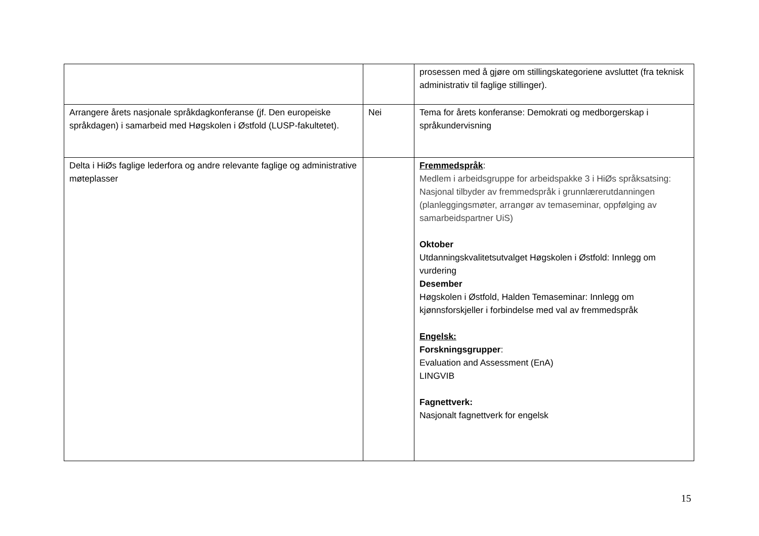| | | prosessen med å gjøre om stillingskategoriene avsluttet (fra teknisk administrativ til faglige stillinger). |
| Arrangere årets nasjonale språkdagkonferanse (jf. Den europeiske språkdagen) i samarbeid med Høgskolen i Østfold (LUSP-fakultetet). | Nei | Tema for årets konferanse: Demokrati og medborgerskap i språkundervisning |
| Delta i HiØs faglige lederfora og andre relevante faglige og administrative møteplasser | | Fremmedspråk : Medlem i arbeidsgruppe for arbeidspakke 3 i HiØs språksatsing: Nasjonal tilbyder av fremmedspråk i grunnlærerutdanningen (planleggingsmøter, arrangør av temaseminar, oppfølging av samarbeidspartner UiS) Oktober Utdanningskvalitetsutvalget Høgskolen i Østfold: Innlegg om vurdering Desember Høgskolen i Østfold, Halden Temaseminar: Innlegg om kjønnsforskjeller i forbindelse med val av fremmedspråk Engelsk: Forskningsgrupper : Evaluation and Assessment (EnA) LINGVIB Fagnettverk: Nasjonalt fagnettverk for engelsk |
15